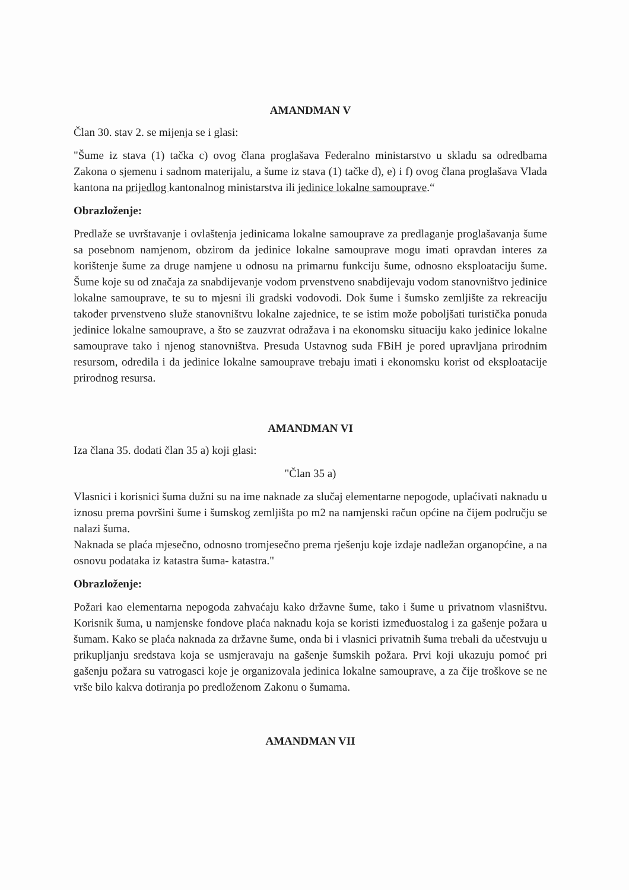AMANDMAN V
Član 30. stav 2. se mijenja se i glasi:
"Šume iz stava (1) tačka c) ovog člana proglašava Federalno ministarstvo u skladu sa odredbama Zakona o sjemenu i sadnom materijalu, a šume iz stava (1) tačke d), e) i f) ovog člana proglašava Vlada kantona na prijedlog kantonalnog ministarstva ili jedinice lokalne samouprave.“
Obrazloženje:
Predlaže se uvrštavanje i ovlaštenja jedinicama lokalne samouprave za predlaganje proglašavanja šume sa posebnom namjenom, obzirom da jedinice lokalne samouprave mogu imati opravdan interes za korištenje šume za druge namjene u odnosu na primarnu funkciju šume, odnosno eksploataciju šume. Šume koje su od značaja za snabdijevanje vodom prvenstveno snabdijevaju vodom stanovništvo jedinice lokalne samouprave, te su to mjesni ili gradski vodovodi. Dok šume i šumsko zemljište za rekreaciju također prvenstveno služe stanovništvu lokalne zajednice, te se istim može poboljšati turistička ponuda jedinice lokalne samouprave, a što se zauzvrat odražava i na ekonomsku situaciju kako jedinice lokalne samouprave tako i njenog stanovništva. Presuda Ustavnog suda FBiH je pored upravljana prirodnim resursom, odredila i da jedinice lokalne samouprave trebaju imati i ekonomsku korist od eksploatacije prirodnog resursa.
AMANDMAN VI
Iza člana 35. dodati član 35 a) koji glasi:
"Član 35 a)
Vlasnici i korisnici šuma dužni su na ime naknade za slučaj elementarne nepogode, uplaćivati naknadu u iznosu prema površini šume i šumskog zemljišta po m2 na namjenski račun općine na čijem području se nalazi šuma.
Naknada se plaća mjesečno, odnosno tromjesečno prema rješenju koje izdaje nadležan organopćine, a na osnovu podataka iz katastra šuma- katastra."
Obrazloženje:
Požari kao elementarna nepogoda zahvaćaju kako državne šume, tako i šume u privatnom vlasništvu. Korisnik šuma, u namjenske fondove plaća naknadu koja se koristi izmeđuostalog i za gašenje požara u šumam. Kako se plaća naknada za državne šume, onda bi i vlasnici privatnih šuma trebali da učestvuju u prikupljanju sredstava koja se usmjeravaju na gašenje šumskih požara. Prvi koji ukazuju pomoć pri gašenju požara su vatrogasci koje je organizovala jedinica lokalne samouprave, a za čije troškove se ne vrše bilo kakva dotiranja po predloženom Zakonu o šumama.
AMANDMAN VII